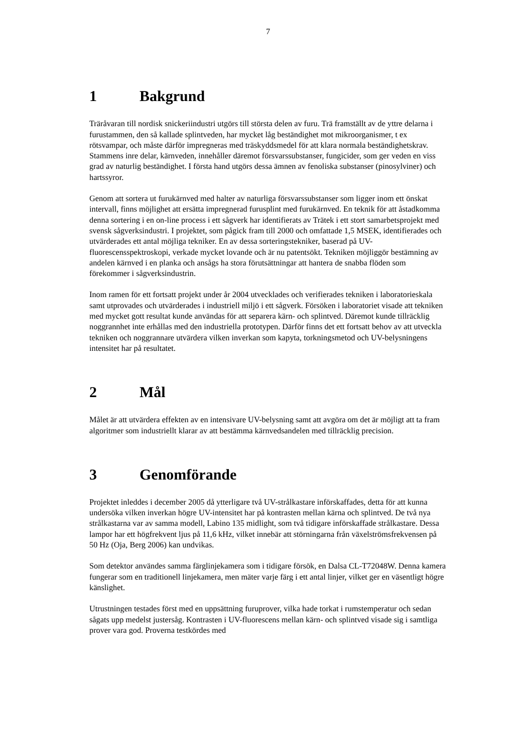7
1 Bakgrund
Träråvaran till nordisk snickeriindustri utgörs till största delen av furu. Trä framställt av de yttre delarna i furustammen, den så kallade splintveden, har mycket låg beständighet mot mikroorganismer, t ex rötsvampar, och måste därför impregneras med träskyddsmedel för att klara normala beständighetskrav. Stammens inre delar, kärnveden, innehåller däremot försvarssubstanser, fungicider, som ger veden en viss grad av naturlig beständighet. I första hand utgörs dessa ämnen av fenoliska substanser (pinosylviner) och hartssyror.
Genom att sortera ut furukärnved med halter av naturliga försvarssubstanser som ligger inom ett önskat intervall, finns möjlighet att ersätta impregnerad furusplint med furukärnved. En teknik för att åstadkomma denna sortering i en on-line process i ett sågverk har identifierats av Trätek i ett stort samarbetsprojekt med svensk sågverksindustri. I projektet, som pågick fram till 2000 och omfattade 1,5 MSEK, identifierades och utvärderades ett antal möjliga tekniker. En av dessa sorteringstekniker, baserad på UV-fluorescensspektroskopi, verkade mycket lovande och är nu patentsökt. Tekniken möjliggör bestämning av andelen kärnved i en planka och ansågs ha stora förutsättningar att hantera de snabba flöden som förekommer i sågverksindustrin.
Inom ramen för ett fortsatt projekt under år 2004 utvecklades och verifierades tekniken i laboratorieskala samt utprovades och utvärderades i industriell miljö i ett sågverk. Försöken i laboratoriet visade att tekniken med mycket gott resultat kunde användas för att separera kärn- och splintved. Däremot kunde tillräcklig noggrannhet inte erhållas med den industriella prototypen. Därför finns det ett fortsatt behov av att utveckla tekniken och noggrannare utvärdera vilken inverkan som kapyta, torkningsmetod och UV-belysningens intensitet har på resultatet.
2 Mål
Målet är att utvärdera effekten av en intensivare UV-belysning samt att avgöra om det är möjligt att ta fram algoritmer som industriellt klarar av att bestämma kärnvedsandelen med tillräcklig precision.
3 Genomförande
Projektet inleddes i december 2005 då ytterligare två UV-strålkastare införskaffades, detta för att kunna undersöka vilken inverkan högre UV-intensitet har på kontrasten mellan kärna och splintved. De två nya strålkastarna var av samma modell, Labino 135 midlight, som två tidigare införskaffade strålkastare. Dessa lampor har ett högfrekvent ljus på 11,6 kHz, vilket innebär att störningarna från växelströmsfrekvensen på 50 Hz (Oja, Berg 2006) kan undvikas.
Som detektor användes samma färglinjekamera som i tidigare försök, en Dalsa CL-T72048W. Denna kamera fungerar som en traditionell linjekamera, men mäter varje färg i ett antal linjer, vilket ger en väsentligt högre känslighet.
Utrustningen testades först med en uppsättning furuprover, vilka hade torkat i rumstemperatur och sedan sågats upp medelst justersåg. Kontrasten i UV-fluorescens mellan kärn- och splintved visade sig i samtliga prover vara god. Proverna testkördes med